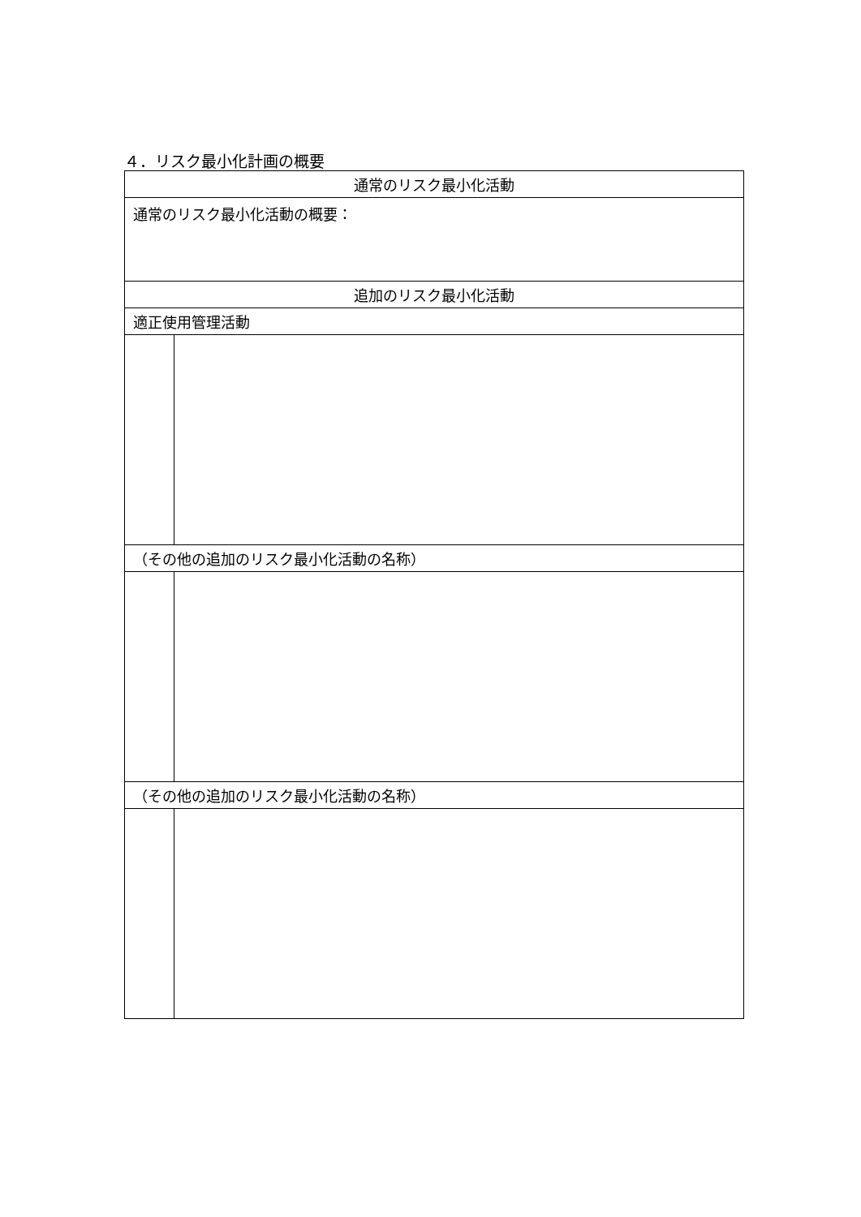４．リスク最小化計画の概要
| 通常のリスク最小化活動 | |
| --- | --- |
| 通常のリスク最小化活動の概要： | |
| 追加のリスク最小化活動 | |
| 適正使用管理活動 | |
| （その他の追加のリスク最小化活動の名称） | |
| （その他の追加のリスク最小化活動の名称） | |